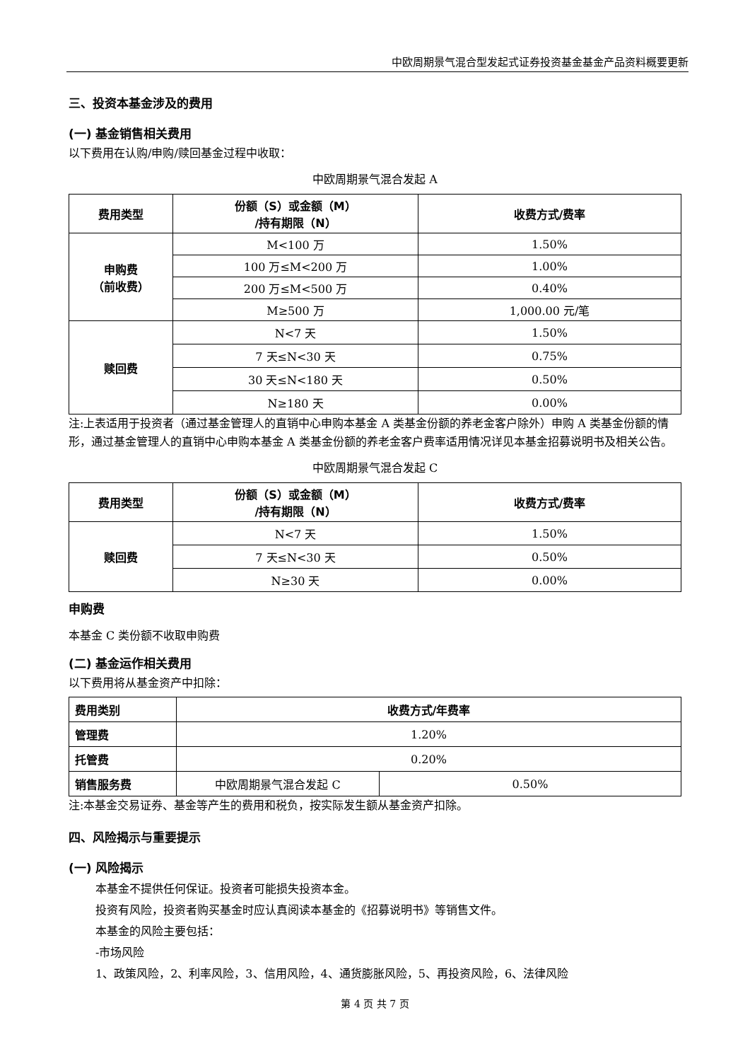中欧周期景气混合型发起式证券投资基金基金产品资料概要更新
三、投资本基金涉及的费用
(一) 基金销售相关费用
以下费用在认购/申购/赎回基金过程中收取：
中欧周期景气混合发起 A
| 费用类型 | 份额（S）或金额（M） /持有期限（N） | 收费方式/费率 |
| --- | --- | --- |
| 申购费 （前收费） | M<100 万 | 1.50% |
| | 100 万≤M<200 万 | 1.00% |
| | 200 万≤M<500 万 | 0.40% |
| | M≥500 万 | 1,000.00 元/笔 |
| 赎回费 | N<7 天 | 1.50% |
| | 7 天≤N<30 天 | 0.75% |
| | 30 天≤N<180 天 | 0.50% |
| | N≥180 天 | 0.00% |
注:上表适用于投资者（通过基金管理人的直销中心申购本基金 A 类基金份额的养老金客户除外）申购 A 类基金份额的情形，通过基金管理人的直销中心申购本基金 A 类基金份额的养老金客户费率适用情况详见本基金招募说明书及相关公告。
中欧周期景气混合发起 C
| 费用类型 | 份额（S）或金额（M） /持有期限（N） | 收费方式/费率 |
| --- | --- | --- |
| 赎回费 | N<7 天 | 1.50% |
| | 7 天≤N<30 天 | 0.50% |
| | N≥30 天 | 0.00% |
申购费
本基金 C 类份额不收取申购费
(二) 基金运作相关费用
以下费用将从基金资产中扣除：
| 费用类别 | 收费方式/年费率 | |
| --- | --- | --- |
| 管理费 | 1.20% | |
| 托管费 | 0.20% | |
| 销售服务费 | 中欧周期景气混合发起 C | 0.50% |
注:本基金交易证券、基金等产生的费用和税负，按实际发生额从基金资产扣除。
四、风险揭示与重要提示
(一) 风险揭示
本基金不提供任何保证。投资者可能损失投资本金。
投资有风险，投资者购买基金时应认真阅读本基金的《招募说明书》等销售文件。
本基金的风险主要包括：
-市场风险
1、政策风险，2、利率风险，3、信用风险，4、通货膨胀风险，5、再投资风险，6、法律风险
第 4 页 共 7 页